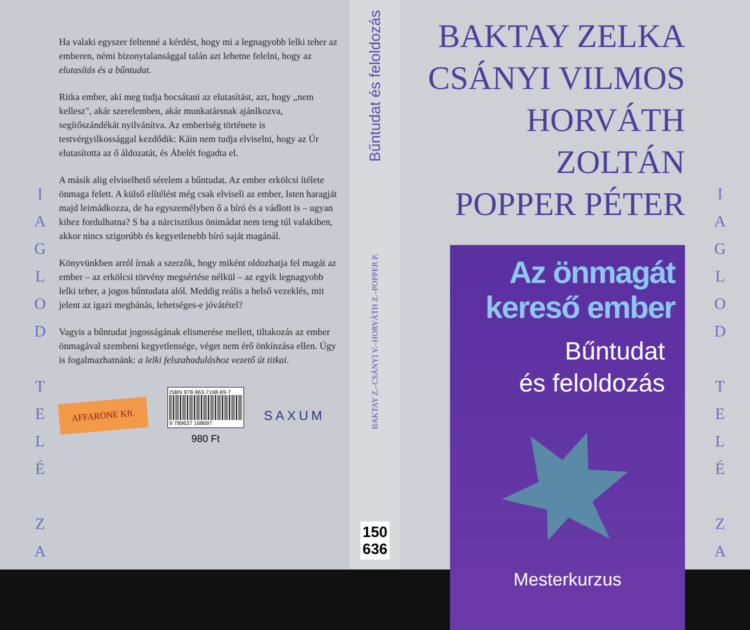I
A
G
L
O
D
T
E
L
É
Z
A
Ha valaki egyszer feltenné a kérdést, hogy mi a legnagyobb lelki teher az emberen, némi bizonytalansággal talán azt lehetne felelni, hogy az elutasítás és a bűntudat.
Ritka ember, aki meg tudja bocsátani az elutasítást, azt, hogy „nem kellesz", akár szerelemben, akár munkatársnak ajánlkozva, segítőszándékát nyilvánítva. Az emberiség története is testvérgyilkossággal kezdődik: Káin nem tudja elviselni, hogy az Úr elutasította az ő áldozatát, és Ábelét fogadta el.
A másik alig elviselhető sérelem a bűntudat. Az ember erkölcsi ítélete önmaga felett. A külső elítélést még csak elviseli az ember, Isten haragját majd leimádkozza, de ha egyszemélyben ő a bíró és a vádlott is – ugyan kihez fordulhatna? S ha a nárcisztikus önimádat nem teng túl valakiben, akkor nincs szigorúbb és kegyetlenebb bíró saját magánál.
Könyvünkben arról írnak a szerzők, hogy miként oldozhatja fel magát az ember – az erkölcsi törvény megsértése nélkül – az egyik legnagyobb lelki teher, a jogos bűntudata alól. Meddig reális a belső vezeklés, mit jelent az igazi megbánás, lehetséges-e jóvátétel?
Vagyis a bűntudat jogosságának elismerése mellett, tiltakozás az ember önmagával szembeni kegyetlensége, véget nem érő önkínzása ellen. Úgy is fogalmazhatnánk: a lelki felszabaduláshoz vezető út titkai.
AFFARONE Kft.
ISBN 978-963-7168-69-7
9 789637 168697
980 Ft
SAXUM
Bűntudat és feloldozás
BAKTAY Z.–CSÁNYI V.–HORVÁTH Z.–POPPER P.
150
636
BAKTAY ZELKA
CSÁNYI VILMOS
HORVÁTH ZOLTÁN
POPPER PÉTER
Az önmagát
kereső ember
Bűntudat
és feloldozás
Mesterkurzus
I
A
G
L
O
D
T
E
L
É
Z
A